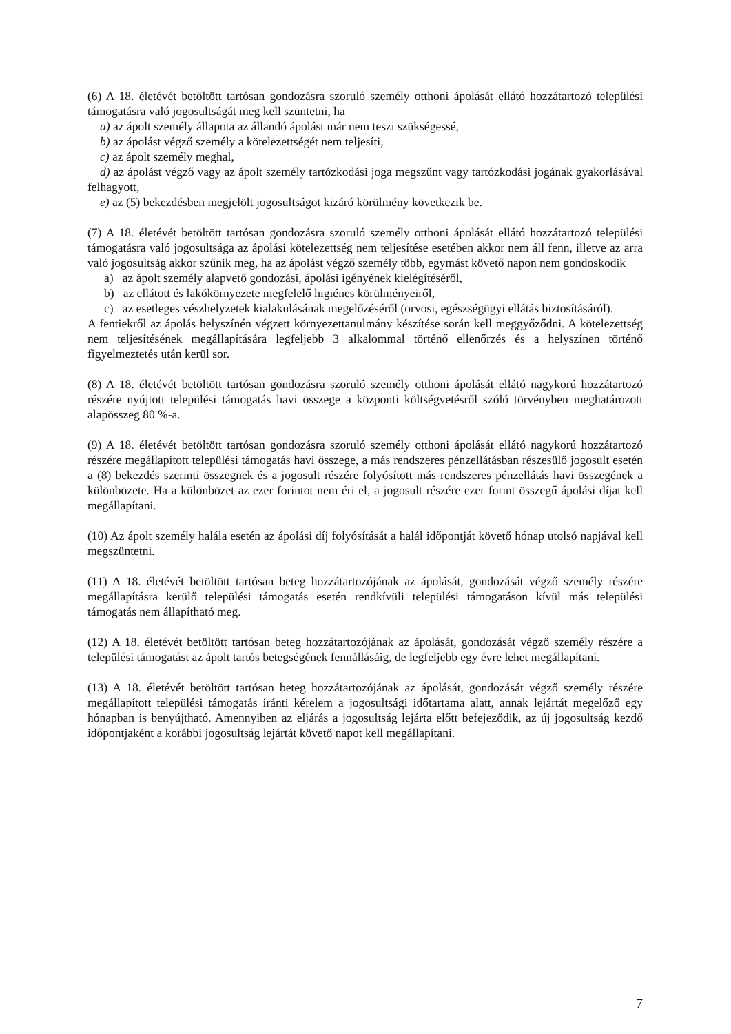(6) A 18. életévét betöltött tartósan gondozásra szoruló személy otthoni ápolását ellátó hozzátartozó települési támogatásra való jogosultságát meg kell szüntetni, ha
a) az ápolt személy állapota az állandó ápolást már nem teszi szükségessé,
b) az ápolást végző személy a kötelezettségét nem teljesíti,
c) az ápolt személy meghal,
d) az ápolást végző vagy az ápolt személy tartózkodási joga megszűnt vagy tartózkodási jogának gyakorlásával felhagyott,
e) az (5) bekezdésben megjelölt jogosultságot kizáró körülmény következik be.
(7) A 18. életévét betöltött tartósan gondozásra szoruló személy otthoni ápolását ellátó hozzátartozó települési támogatásra való jogosultsága az ápolási kötelezettség nem teljesítése esetében akkor nem áll fenn, illetve az arra való jogosultság akkor szűnik meg, ha az ápolást végző személy több, egymást követő napon nem gondoskodik
a) az ápolt személy alapvető gondozási, ápolási igényének kielégítéséről,
b) az ellátott és lakókörnyezete megfelelő higiénes körülményeiről,
c) az esetleges vészhelyzetek kialakulásának megelőzéséről (orvosi, egészségügyi ellátás biztosításáról).
A fentiekről az ápolás helyszínén végzett környezettanulmány készítése során kell meggyőződni. A kötelezettség nem teljesítésének megállapítására legfeljebb 3 alkalommal történő ellenőrzés és a helyszínen történő figyelmeztetés után kerül sor.
(8) A 18. életévét betöltött tartósan gondozásra szoruló személy otthoni ápolását ellátó nagykorú hozzátartozó részére nyújtott települési támogatás havi összege a központi költségvetésről szóló törvényben meghatározott alapösszeg 80 %-a.
(9) A 18. életévét betöltött tartósan gondozásra szoruló személy otthoni ápolását ellátó nagykorú hozzátartozó részére megállapított települési támogatás havi összege, a más rendszeres pénzellátásban részesülő jogosult esetén a (8) bekezdés szerinti összegnek és a jogosult részére folyósított más rendszeres pénzellátás havi összegének a különbözete. Ha a különbözet az ezer forintot nem éri el, a jogosult részére ezer forint összegű ápolási díjat kell megállapítani.
(10) Az ápolt személy halála esetén az ápolási díj folyósítását a halál időpontját követő hónap utolsó napjával kell megszüntetni.
(11) A 18. életévét betöltött tartósan beteg hozzátartozójának az ápolását, gondozását végző személy részére megállapításra kerülő települési támogatás esetén rendkívüli települési támogatáson kívül más települési támogatás nem állapítható meg.
(12) A 18. életévét betöltött tartósan beteg hozzátartozójának az ápolását, gondozását végző személy részére a települési támogatást az ápolt tartós betegségének fennállásáig, de legfeljebb egy évre lehet megállapítani.
(13) A 18. életévét betöltött tartósan beteg hozzátartozójának az ápolását, gondozását végző személy részére megállapított települési támogatás iránti kérelem a jogosultsági időtartama alatt, annak lejártát megelőző egy hónapban is benyújtható. Amennyiben az eljárás a jogosultság lejárta előtt befejeződik, az új jogosultság kezdő időpontjaként a korábbi jogosultság lejártát követő napot kell megállapítani.
7